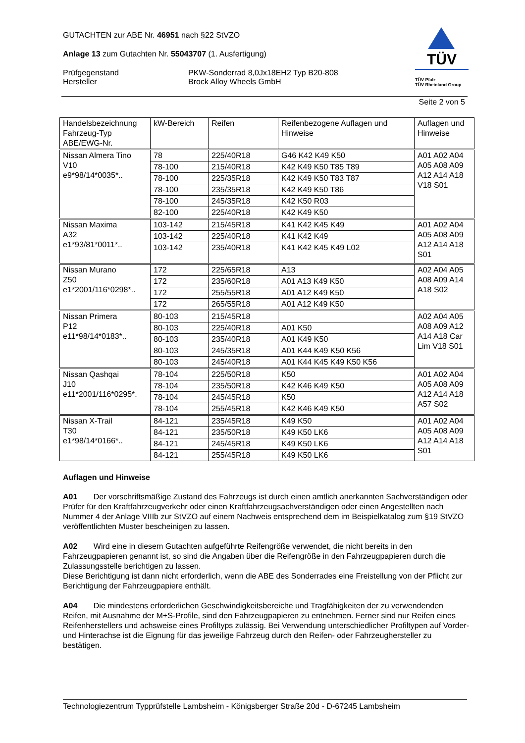GUTACHTEN zur ABE Nr. 46951 nach §22 StVZO
Anlage 13 zum Gutachten Nr. 55043707 (1. Ausfertigung)
Prüfgegenstand
Hersteller
PKW-Sonderrad 8,0Jx18EH2 Typ B20-808
Brock Alloy Wheels GmbH
TÜV
TÜV Pfalz
TÜV Rheinland Group
Seite 2 von 5
| Handelsbezeichnung Fahrzeug-Typ ABE/EWG-Nr. | kW-Bereich | Reifen | Reifenbezogene Auflagen und Hinweise | Auflagen und Hinweise |
| --- | --- | --- | --- | --- |
| Nissan Almera Tino V10 e9*98/14*0035*.. | 78 | 225/40R18 | G46 K42 K49 K50 | A01 A02 A04 A05 A08 A09 A12 A14 A18 V18 S01 |
| | 78-100 | 215/40R18 | K42 K49 K50 T85 T89 | |
| | 78-100 | 225/35R18 | K42 K49 K50 T83 T87 | |
| | 78-100 | 235/35R18 | K42 K49 K50 T86 | |
| | 78-100 | 245/35R18 | K42 K50 R03 | |
| | 82-100 | 225/40R18 | K42 K49 K50 | |
| Nissan Maxima A32 e1*93/81*0011*.. | 103-142 | 215/45R18 | K41 K42 K45 K49 | A01 A02 A04 A05 A08 A09 A12 A14 A18 S01 |
| | 103-142 | 225/40R18 | K41 K42 K49 | |
| | 103-142 | 235/40R18 | K41 K42 K45 K49 L02 | |
| Nissan Murano Z50 e1*2001/116*0298*.. | 172 | 225/65R18 | A13 | A02 A04 A05 A08 A09 A14 A18 S02 |
| | 172 | 235/60R18 | A01 A13 K49 K50 | |
| | 172 | 255/55R18 | A01 A12 K49 K50 | |
| | 172 | 265/55R18 | A01 A12 K49 K50 | |
| Nissan Primera P12 e11*98/14*0183*.. | 80-103 | 215/45R18 | | A02 A04 A05 A08 A09 A12 A14 A18 Car Lim V18 S01 |
| | 80-103 | 225/40R18 | A01 K50 | |
| | 80-103 | 235/40R18 | A01 K49 K50 | |
| | 80-103 | 245/35R18 | A01 K44 K49 K50 K56 | |
| | 80-103 | 245/40R18 | A01 K44 K45 K49 K50 K56 | |
| Nissan Qashqai J10 e11*2001/116*0295*. | 78-104 | 225/50R18 | K50 | A01 A02 A04 A05 A08 A09 A12 A14 A18 A57 S02 |
| | 78-104 | 235/50R18 | K42 K46 K49 K50 | |
| | 78-104 | 245/45R18 | K50 | |
| | 78-104 | 255/45R18 | K42 K46 K49 K50 | |
| Nissan X-Trail T30 e1*98/14*0166*.. | 84-121 | 235/45R18 | K49 K50 | A01 A02 A04 A05 A08 A09 A12 A14 A18 S01 |
| | 84-121 | 235/50R18 | K49 K50 LK6 | |
| | 84-121 | 245/45R18 | K49 K50 LK6 | |
| | 84-121 | 255/45R18 | K49 K50 LK6 | |
Auflagen und Hinweise
A01 Der vorschriftsmäßige Zustand des Fahrzeugs ist durch einen amtlich anerkannten Sachverständigen oder Prüfer für den Kraftfahrzeugverkehr oder einen Kraftfahrzeugsachverständigen oder einen Angestellten nach Nummer 4 der Anlage VIIIb zur StVZO auf einem Nachweis entsprechend dem im Beispielkatalog zum §19 StVZO veröffentlichten Muster bescheinigen zu lassen.
A02 Wird eine in diesem Gutachten aufgeführte Reifengröße verwendet, die nicht bereits in den Fahrzeugpapieren genannt ist, so sind die Angaben über die Reifengröße in den Fahrzeugpapieren durch die Zulassungsstelle berichtigen zu lassen.
Diese Berichtigung ist dann nicht erforderlich, wenn die ABE des Sonderrades eine Freistellung von der Pflicht zur Berichtigung der Fahrzeugpapiere enthält.
A04 Die mindestens erforderlichen Geschwindigkeitsbereiche und Tragfähigkeiten der zu verwendenden Reifen, mit Ausnahme der M+S-Profile, sind den Fahrzeugpapieren zu entnehmen. Ferner sind nur Reifen eines Reifenherstellers und achsweise eines Profiltyps zulässig. Bei Verwendung unterschiedlicher Profiltypen auf Vorder- und Hinterachse ist die Eignung für das jeweilige Fahrzeug durch den Reifen- oder Fahrzeughersteller zu bestätigen.
Technologiezentrum Typprüfstelle Lambsheim - Königsberger Straße 20d - D-67245 Lambsheim